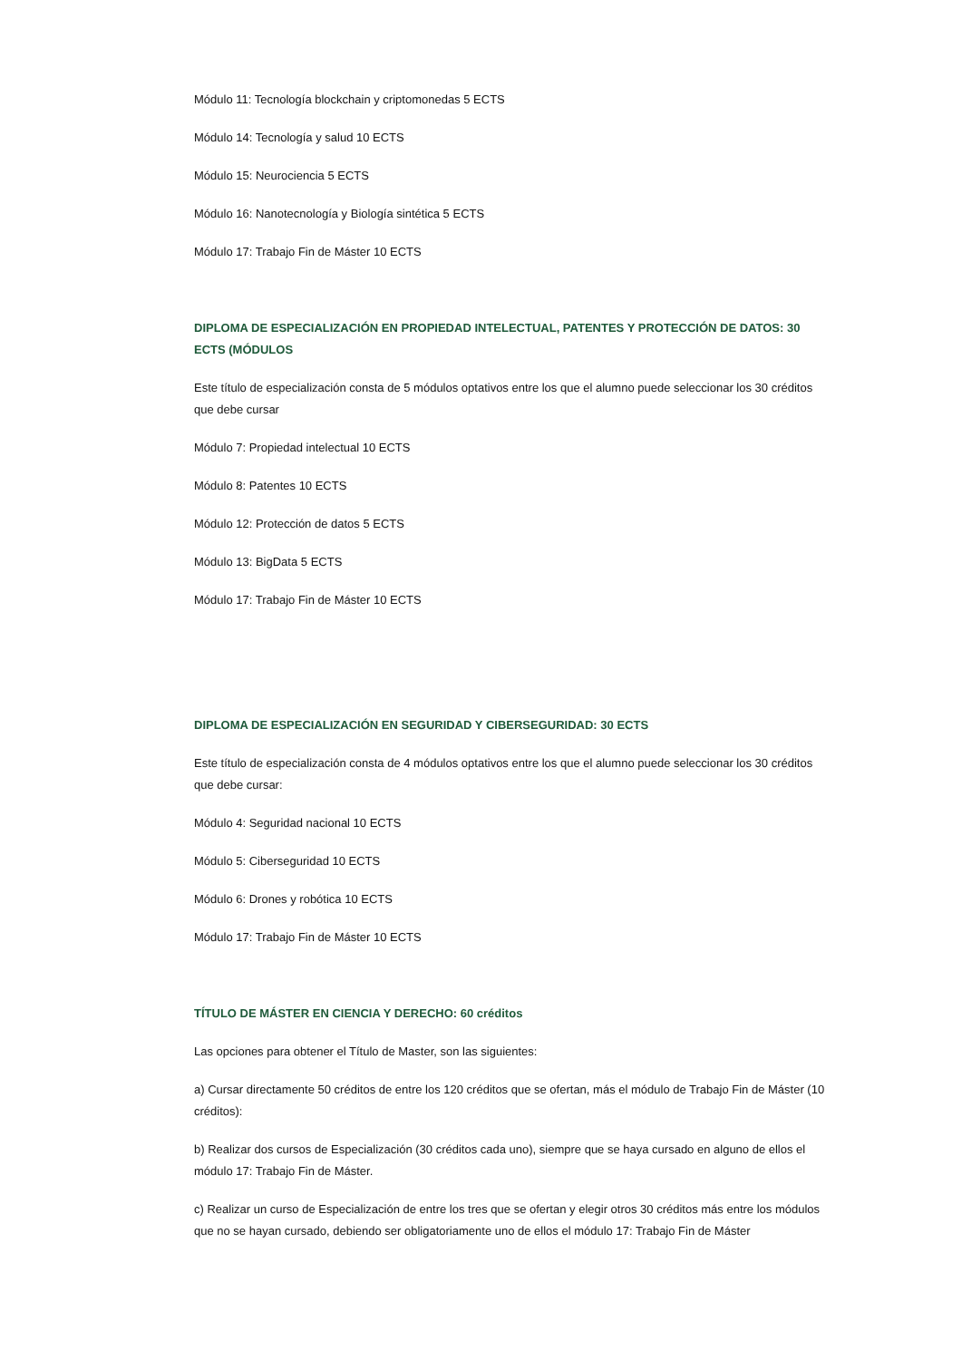Módulo 11: Tecnología blockchain y criptomonedas 5 ECTS
Módulo 14: Tecnología y salud 10 ECTS
Módulo 15: Neurociencia 5 ECTS
Módulo 16: Nanotecnología y Biología sintética 5 ECTS
Módulo 17: Trabajo Fin de Máster 10 ECTS
DIPLOMA DE ESPECIALIZACIÓN EN PROPIEDAD INTELECTUAL, PATENTES Y PROTECCIÓN DE DATOS: 30 ECTS (MÓDULOS
Este título de especialización consta de 5 módulos optativos entre los que el alumno puede seleccionar los 30 créditos que debe cursar
Módulo 7: Propiedad intelectual 10 ECTS
Módulo 8: Patentes 10 ECTS
Módulo 12: Protección de datos 5 ECTS
Módulo 13: BigData 5 ECTS
Módulo 17: Trabajo Fin de Máster 10 ECTS
DIPLOMA DE ESPECIALIZACIÓN EN SEGURIDAD Y CIBERSEGURIDAD: 30 ECTS
Este título de especialización consta de 4 módulos optativos entre los que el alumno puede seleccionar los 30 créditos que debe cursar:
Módulo 4: Seguridad nacional 10 ECTS
Módulo 5: Ciberseguridad 10 ECTS
Módulo 6: Drones y robótica 10 ECTS
Módulo 17: Trabajo Fin de Máster 10 ECTS
TÍTULO DE MÁSTER EN CIENCIA Y DERECHO: 60 créditos
Las opciones para obtener el Título de Master, son las siguientes:
a) Cursar directamente 50 créditos de entre los 120 créditos que se ofertan, más el módulo de Trabajo Fin de Máster (10 créditos):
b) Realizar dos cursos de Especialización (30 créditos cada uno), siempre que se haya cursado en alguno de ellos el módulo 17: Trabajo Fin de Máster.
c) Realizar un curso de Especialización de entre los tres que se ofertan y elegir otros 30 créditos más entre los módulos que no se hayan cursado, debiendo ser obligatoriamente uno de ellos el módulo 17: Trabajo Fin de Máster